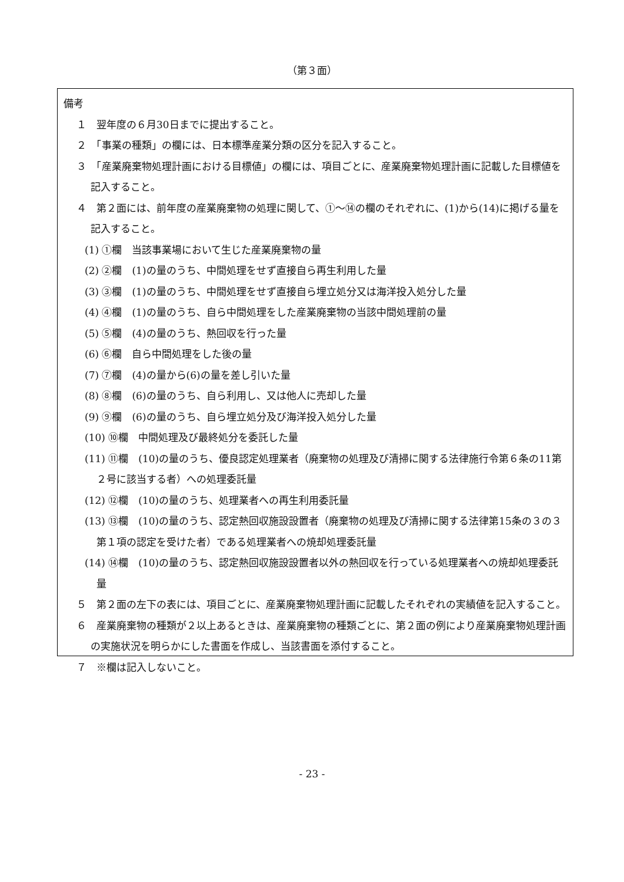（第３面）
備考
１　翌年度の６月30日までに提出すること。
２　「事業の種類」の欄には、日本標準産業分類の区分を記入すること。
３　「産業廃棄物処理計画における目標値」の欄には、項目ごとに、産業廃棄物処理計画に記載した目標値を記入すること。
４　第２面には、前年度の産業廃棄物の処理に関して、①～⑭の欄のそれぞれに、(1)から(14)に掲げる量を記入すること。
(1) ①欄　当該事業場において生じた産業廃棄物の量
(2) ②欄　(1)の量のうち、中間処理をせず直接自ら再生利用した量
(3) ③欄　(1)の量のうち、中間処理をせず直接自ら埋立処分又は海洋投入処分した量
(4) ④欄　(1)の量のうち、自ら中間処理をした産業廃棄物の当該中間処理前の量
(5) ⑤欄　(4)の量のうち、熱回収を行った量
(6) ⑥欄　自ら中間処理をした後の量
(7) ⑦欄　(4)の量から(6)の量を差し引いた量
(8) ⑧欄　(6)の量のうち、自ら利用し、又は他人に売却した量
(9) ⑨欄　(6)の量のうち、自ら埋立処分及び海洋投入処分した量
(10) ⑩欄　中間処理及び最終処分を委託した量
(11) ⑪欄　(10)の量のうち、優良認定処理業者（廃棄物の処理及び清掃に関する法律施行令第６条の11第２号に該当する者）への処理委託量
(12) ⑫欄　(10)の量のうち、処理業者への再生利用委託量
(13) ⑬欄　(10)の量のうち、認定熱回収施設設置者（廃棄物の処理及び清掃に関する法律第15条の３の３第１項の認定を受けた者）である処理業者への焼却処理委託量
(14) ⑭欄　(10)の量のうち、認定熱回収施設設置者以外の熱回収を行っている処理業者への焼却処理委託量
５　第２面の左下の表には、項目ごとに、産業廃棄物処理計画に記載したそれぞれの実績値を記入すること。
６　産業廃棄物の種類が２以上あるときは、産業廃棄物の種類ごとに、第２面の例により産業廃棄物処理計画の実施状況を明らかにした書面を作成し、当該書面を添付すること。
７　※欄は記入しないこと。
- 23 -